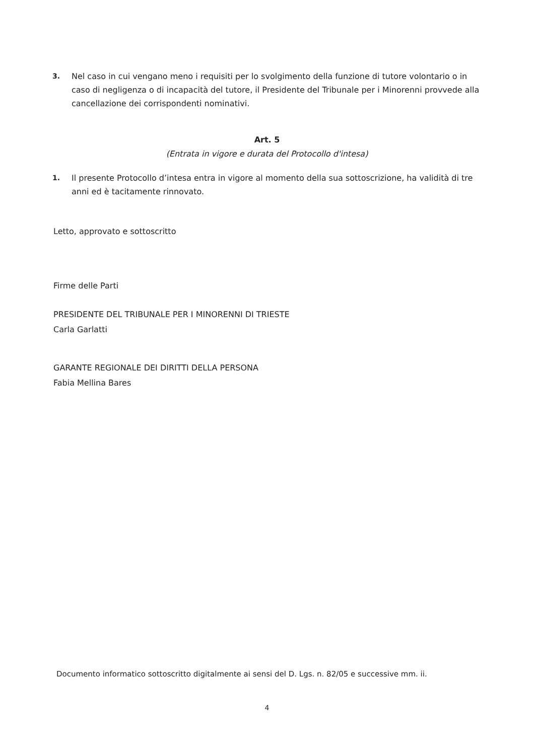3. Nel caso in cui vengano meno i requisiti per lo svolgimento della funzione di tutore volontario o in caso di negligenza o di incapacità del tutore, il Presidente del Tribunale per i Minorenni provvede alla cancellazione dei corrispondenti nominativi.
Art. 5
(Entrata in vigore e durata del Protocollo d'intesa)
1. Il presente Protocollo d’intesa entra in vigore al momento della sua sottoscrizione, ha validità di tre anni ed è tacitamente rinnovato.
Letto, approvato e sottoscritto
Firme delle Parti
PRESIDENTE DEL TRIBUNALE PER I MINORENNI DI TRIESTE
Carla Garlatti
GARANTE REGIONALE DEI DIRITTI DELLA PERSONA
Fabia Mellina Bares
Documento informatico sottoscritto digitalmente ai sensi del D. Lgs. n. 82/05 e successive mm. ii.
4